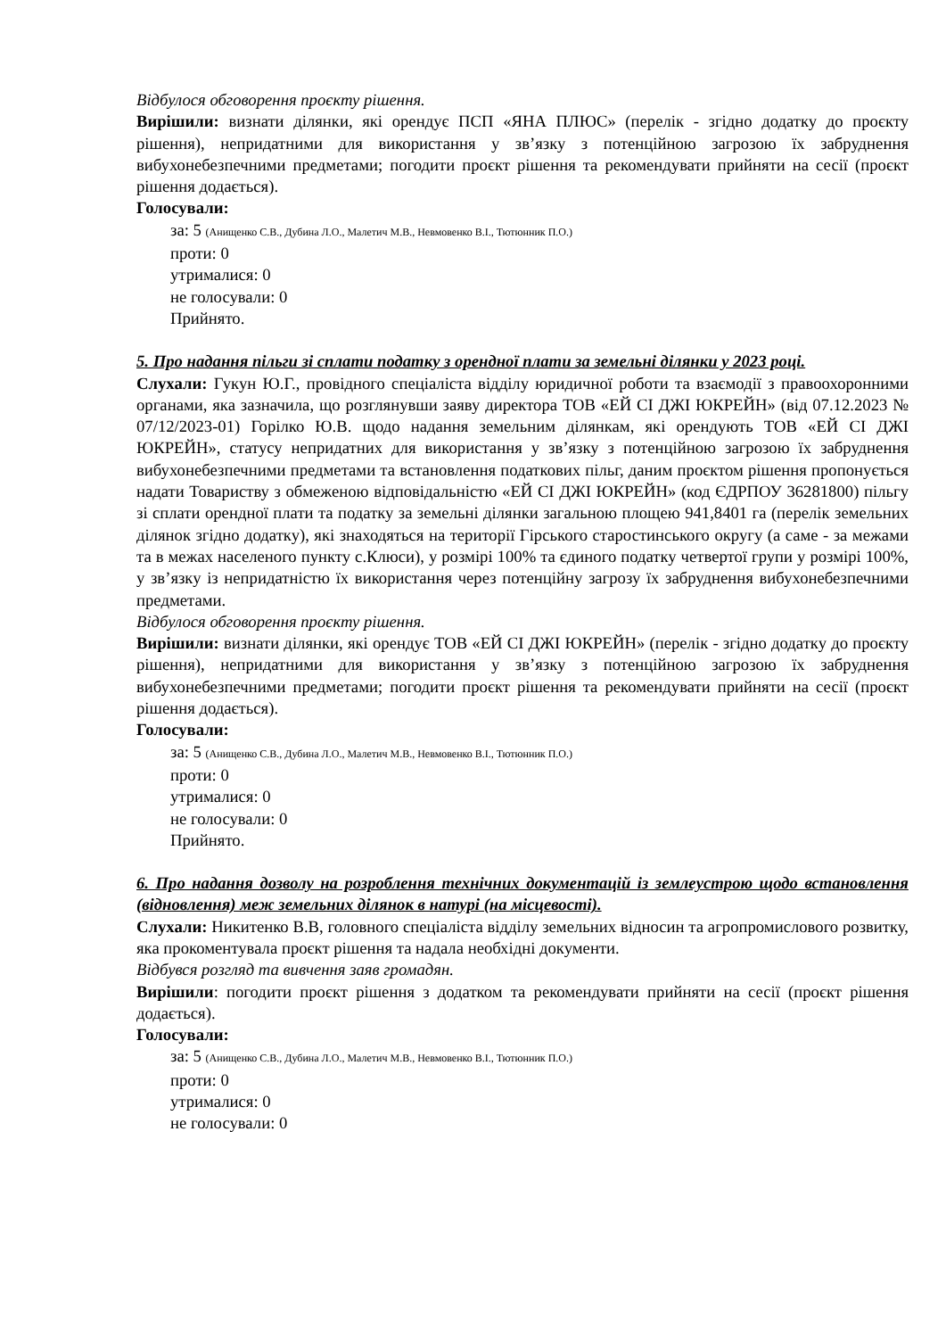Відбулося обговорення проєкту рішення.
Вирішили: визнати ділянки, які орендує ПСП «ЯНА ПЛЮС» (перелік - згідно додатку до проєкту рішення), непридатними для використання у зв’язку з потенційною загрозою їх забруднення вибухонебезпечними предметами; погодити проєкт рішення та рекомендувати прийняти на сесії (проєкт рішення додається).
Голосували:
за: 5 (Анищенко С.В., Дубина Л.О., Малетич М.В., Невмовенко В.І., Тютюнник П.О.)
проти: 0
утрималися: 0
не голосували: 0
Прийнято.
5. Про надання пільги зі сплати податку з орендної плати за земельні ділянки у 2023 році.
Слухали: Гукун Ю.Г., провідного спеціаліста відділу юридичної роботи та взаємодії з правоохоронними органами, яка зазначила, що розглянувши заяву директора ТОВ «ЕЙ СІ ДЖІ ЮКРЕЙН» (від 07.12.2023 № 07/12/2023-01) Горілко Ю.В. щодо надання земельним ділянкам, які орендують ТОВ «ЕЙ СІ ДЖІ ЮКРЕЙН», статусу непридатних для використання у зв’язку з потенційною загрозою їх забруднення вибухонебезпечними предметами та встановлення податкових пільг, даним проєктом рішення пропонується надати Товариству з обмеженою відповідальністю «ЕЙ СІ ДЖІ ЮКРЕЙН» (код ЄДРПОУ 36281800) пільгу зі сплати орендної плати та податку за земельні ділянки загальною площею 941,8401 га (перелік земельних ділянок згідно додатку), які знаходяться на території Гірського старостинського округу (а саме - за межами та в межах населеного пункту с.Клюси), у розмірі 100% та єдиного податку четвертої групи у розмірі 100%, у зв’язку із непридатністю їх використання через потенційну загрозу їх забруднення вибухонебезпечними предметами.
Відбулося обговорення проєкту рішення.
Вирішили: визнати ділянки, які орендує ТОВ «ЕЙ СІ ДЖІ ЮКРЕЙН» (перелік - згідно додатку до проєкту рішення), непридатними для використання у зв’язку з потенційною загрозою їх забруднення вибухонебезпечними предметами; погодити проєкт рішення та рекомендувати прийняти на сесії (проєкт рішення додається).
Голосували:
за: 5 (Анищенко С.В., Дубина Л.О., Малетич М.В., Невмовенко В.І., Тютюнник П.О.)
проти: 0
утрималися: 0
не голосували: 0
Прийнято.
6. Про надання дозволу на розроблення технічних документацій із землеустрою щодо встановлення (відновлення) меж земельних ділянок в натурі (на місцевості).
Слухали: Никитенко В.В, головного спеціаліста відділу земельних відносин та агропромислового розвитку, яка прокоментувала проєкт рішення та надала необхідні документи.
Відбувся розгляд та вивчення заяв громадян.
Вирішили: погодити проєкт рішення з додатком та рекомендувати прийняти на сесії (проєкт рішення додається).
Голосували:
за: 5 (Анищенко С.В., Дубина Л.О., Малетич М.В., Невмовенко В.І., Тютюнник П.О.)
проти: 0
утрималися: 0
не голосували: 0